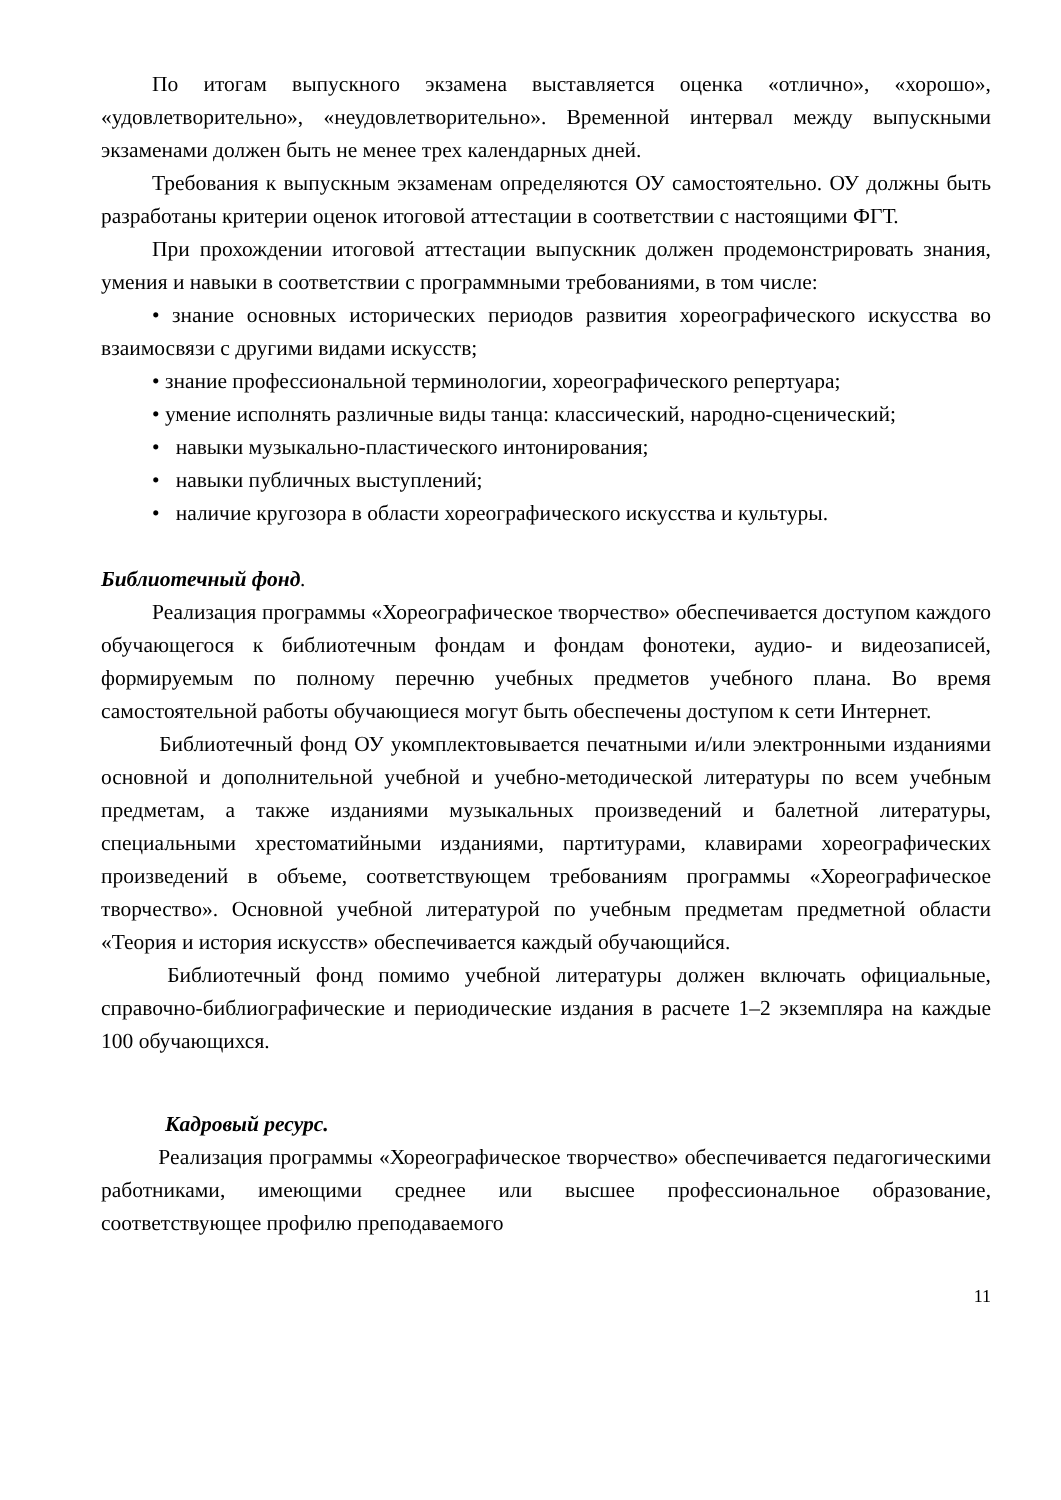По итогам выпускного экзамена выставляется оценка «отлично», «хорошо», «удовлетворительно», «неудовлетворительно». Временной интервал между выпускными экзаменами должен быть не менее трех календарных дней.
Требования к выпускным экзаменам определяются ОУ самостоятельно. ОУ должны быть разработаны критерии оценок итоговой аттестации в соответствии с настоящими ФГТ.
При прохождении итоговой аттестации выпускник должен продемонстрировать знания, умения и навыки в соответствии с программными требованиями, в том числе:
• знание основных исторических периодов развития хореографического искусства во взаимосвязи с другими видами искусств;
• знание профессиональной терминологии, хореографического репертуара;
• умение исполнять различные виды танца: классический, народно-сценический;
• навыки музыкально-пластического интонирования;
• навыки публичных выступлений;
• наличие кругозора в области хореографического искусства и культуры.
Библиотечный фонд.
Реализация программы «Хореографическое творчество» обеспечивается доступом каждого обучающегося к библиотечным фондам и фондам фонотеки, аудио- и видеозаписей, формируемым по полному перечню учебных предметов учебного плана. Во время самостоятельной работы обучающиеся могут быть обеспечены доступом к сети Интернет.
Библиотечный фонд ОУ укомплектовывается печатными и/или электронными изданиями основной и дополнительной учебной и учебно-методической литературы по всем учебным предметам, а также изданиями музыкальных произведений и балетной литературы, специальными хрестоматийными изданиями, партитурами, клавирами хореографических произведений в объеме, соответствующем требованиям программы «Хореографическое творчество». Основной учебной литературой по учебным предметам предметной области «Теория и история искусств» обеспечивается каждый обучающийся.
Библиотечный фонд помимо учебной литературы должен включать официальные, справочно-библиографические и периодические издания в расчете 1–2 экземпляра на каждые 100 обучающихся.
Кадровый ресурс.
Реализация программы «Хореографическое творчество» обеспечивается педагогическими работниками, имеющими среднее или высшее профессиональное образование, соответствующее профилю преподаваемого
11